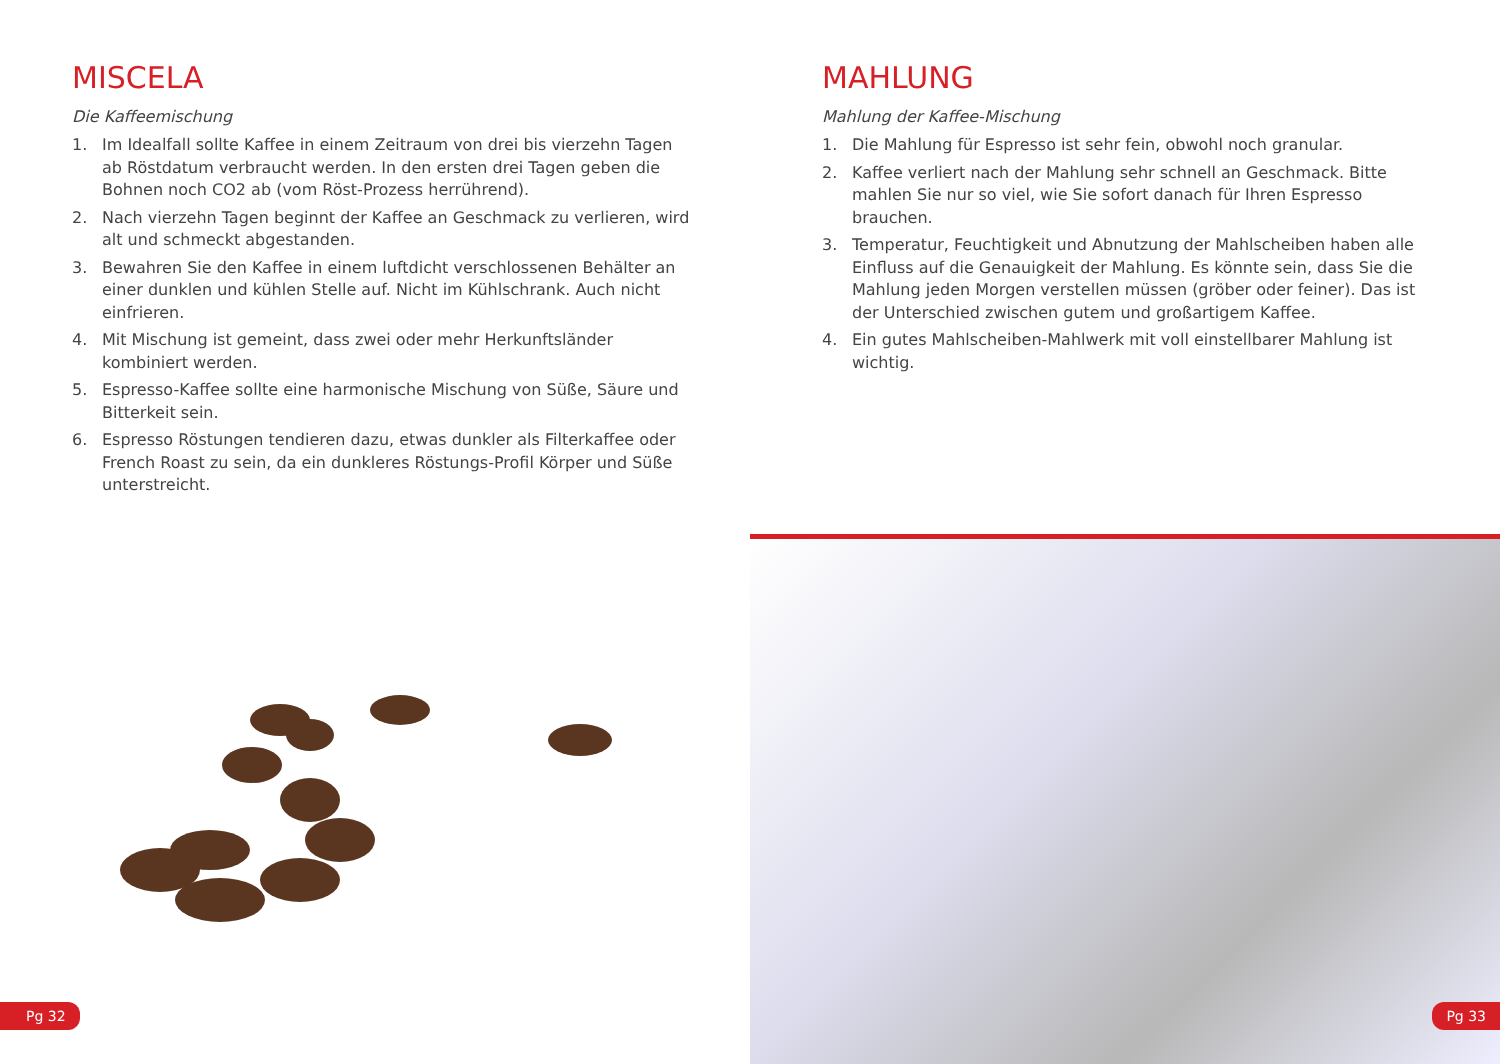MISCELA
Die Kaffeemischung
1. Im Idealfall sollte Kaffee in einem Zeitraum von drei bis vierzehn Tagen ab Röstdatum verbraucht werden. In den ersten drei Tagen geben die Bohnen noch CO2 ab (vom Röst-Prozess herrührend).
2. Nach vierzehn Tagen beginnt der Kaffee an Geschmack zu verlieren, wird alt und schmeckt abgestanden.
3. Bewahren Sie den Kaffee in einem luftdicht verschlossenen Behälter an einer dunklen und kühlen Stelle auf. Nicht im Kühlschrank. Auch nicht einfrieren.
4. Mit Mischung ist gemeint, dass zwei oder mehr Herkunftsländer kombiniert werden.
5. Espresso-Kaffee sollte eine harmonische Mischung von Süße, Säure und Bitterkeit sein.
6. Espresso Röstungen tendieren dazu, etwas dunkler als Filterkaffee oder French Roast zu sein, da ein dunkleres Röstungs-Profil Körper und Süße unterstreicht.
MAHLUNG
Mahlung der Kaffee-Mischung
1. Die Mahlung für Espresso ist sehr fein, obwohl noch granular.
2. Kaffee verliert nach der Mahlung sehr schnell an Geschmack. Bitte mahlen Sie nur so viel, wie Sie sofort danach für Ihren Espresso brauchen.
3. Temperatur, Feuchtigkeit und Abnutzung der Mahlscheiben haben alle Einfluss auf die Genauigkeit der Mahlung. Es könnte sein, dass Sie die Mahlung jeden Morgen verstellen müssen (gröber oder feiner). Das ist der Unterschied zwischen gutem und großartigem Kaffee.
4. Ein gutes Mahlscheiben-Mahlwerk mit voll einstellbarer Mahlung ist wichtig.
Pg 32 Pg 33